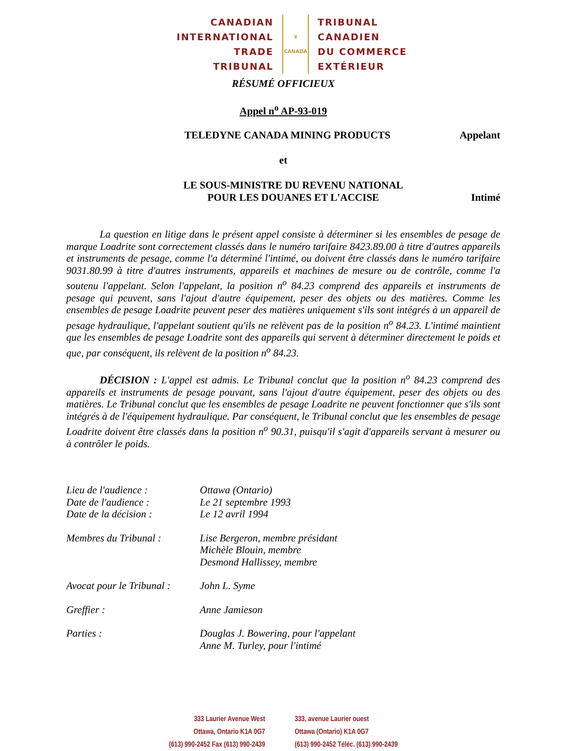CANADIAN
INTERNATIONAL
TRADE TRIBUNAL
♛
CANADA
TRIBUNAL CANADIEN
DU COMMERCE
EXTÉRIEUR
RÉSUMÉ OFFICIEUX
Appel n<sup>o</sup> AP-93-019
TELEDYNE CANADA MINING PRODUCTS Appelant
et
LE SOUS-MINISTRE DU REVENU NATIONAL
POUR LES DOUANES ET L'ACCISE Intimé
La question en litige dans le présent appel consiste à déterminer si les ensembles de pesage de marque Loadrite sont correctement classés dans le numéro tarifaire 8423.89.00 à titre d'autres appareils et instruments de pesage, comme l'a déterminé l'intimé, ou doivent être classés dans le numéro tarifaire 9031.80.99 à titre d'autres instruments, appareils et machines de mesure ou de contrôle, comme l'a soutenu l'appelant. Selon l'appelant, la position n<sup>o</sup> 84.23 comprend des appareils et instruments de pesage qui peuvent, sans l'ajout d'autre équipement, peser des objets ou des matières. Comme les ensembles de pesage Loadrite peuvent peser des matières uniquement s'ils sont intégrés à un appareil de pesage hydraulique, l'appelant soutient qu'ils ne relèvent pas de la position n<sup>o</sup> 84.23. L'intimé maintient que les ensembles de pesage Loadrite sont des appareils qui servent à déterminer directement le poids et que, par conséquent, ils relèvent de la position n<sup>o</sup> 84.23.
DÉCISION : L'appel est admis. Le Tribunal conclut que la position n<sup>o</sup> 84.23 comprend des appareils et instruments de pesage pouvant, sans l'ajout d'autre équipement, peser des objets ou des matières. Le Tribunal conclut que les ensembles de pesage Loadrite ne peuvent fonctionner que s'ils sont intégrés à de l'équipement hydraulique. Par conséquent, le Tribunal conclut que les ensembles de pesage Loadrite doivent être classés dans la position n<sup>o</sup> 90.31, puisqu'il s'agit d'appareils servant à mesurer ou à contrôler le poids.
| Lieu de l'audience : | Ottawa (Ontario) |
| Date de l'audience : | Le 21 septembre 1993 |
| Date de la décision : | Le 12 avril 1994 |
| Membres du Tribunal : | Lise Bergeron, membre présidant Michèle Blouin, membre Desmond Hallissey, membre |
| Avocat pour le Tribunal : | John L. Syme |
| Greffier : | Anne Jamieson |
| Parties : | Douglas J. Bowering, pour l'appelant Anne M. Turley, pour l'intimé |
333 Laurier Avenue West
Ottawa, Ontario K1A 0G7
(613) 990-2452 Fax (613) 990-2439
333, avenue Laurier ouest
Ottawa (Ontario) K1A 0G7
(613) 990-2452 Téléc. (613) 990-2439